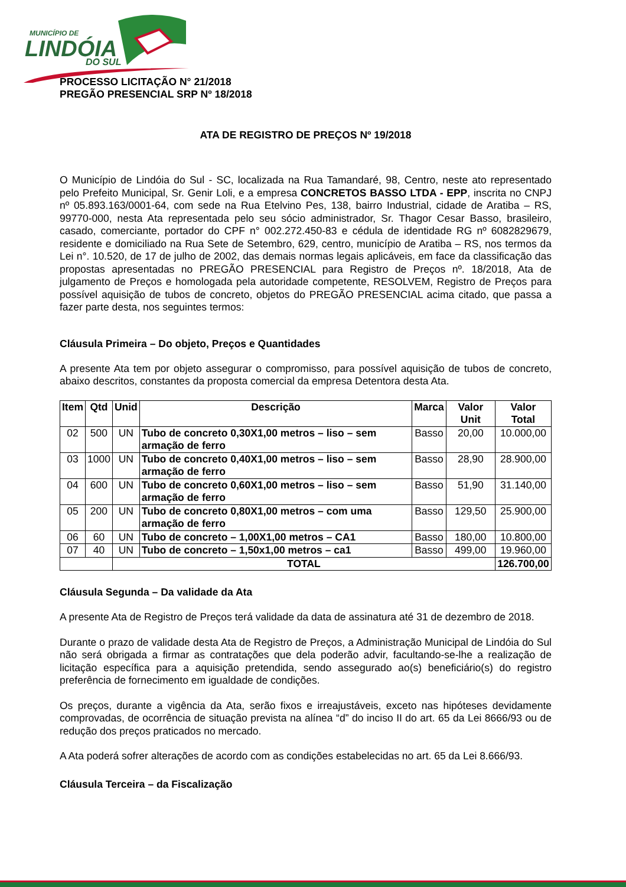MUNICÍPIO DE
LINDÓIA
DO SUL
PROCESSO LICITAÇÃO N° 21/2018
PREGÃO PRESENCIAL SRP Nº 18/2018
ATA DE REGISTRO DE PREÇOS Nº 19/2018
O Município de Lindóia do Sul - SC, localizada na Rua Tamandaré, 98, Centro, neste ato representado pelo Prefeito Municipal, Sr. Genir Loli, e a empresa CONCRETOS BASSO LTDA - EPP, inscrita no CNPJ nº 05.893.163/0001-64, com sede na Rua Etelvino Pes, 138, bairro Industrial, cidade de Aratiba – RS, 99770-000, nesta Ata representada pelo seu sócio administrador, Sr. Thagor Cesar Basso, brasileiro, casado, comerciante, portador do CPF n° 002.272.450-83 e cédula de identidade RG nº 6082829679, residente e domiciliado na Rua Sete de Setembro, 629, centro, município de Aratiba – RS, nos termos da Lei n°. 10.520, de 17 de julho de 2002, das demais normas legais aplicáveis, em face da classificação das propostas apresentadas no PREGÃO PRESENCIAL para Registro de Preços nº. 18/2018, Ata de julgamento de Preços e homologada pela autoridade competente, RESOLVEM, Registro de Preços para possível aquisição de tubos de concreto, objetos do PREGÃO PRESENCIAL acima citado, que passa a fazer parte desta, nos seguintes termos:
Cláusula Primeira – Do objeto, Preços e Quantidades
A presente Ata tem por objeto assegurar o compromisso, para possível aquisição de tubos de concreto, abaixo descritos, constantes da proposta comercial da empresa Detentora desta Ata.
| Item | Qtd | Unid | Descrição | Marca | Valor Unit | Valor Total |
| --- | --- | --- | --- | --- | --- | --- |
| 02 | 500 | UN | Tubo de concreto 0,30X1,00 metros – liso – sem armação de ferro | Basso | 20,00 | 10.000,00 |
| 03 | 1000 | UN | Tubo de concreto 0,40X1,00 metros – liso – sem armação de ferro | Basso | 28,90 | 28.900,00 |
| 04 | 600 | UN | Tubo de concreto 0,60X1,00 metros – liso – sem armação de ferro | Basso | 51,90 | 31.140,00 |
| 05 | 200 | UN | Tubo de concreto 0,80X1,00 metros – com uma armação de ferro | Basso | 129,50 | 25.900,00 |
| 06 | 60 | UN | Tubo de concreto – 1,00X1,00 metros – CA1 | Basso | 180,00 | 10.800,00 |
| 07 | 40 | UN | Tubo de concreto – 1,50x1,00 metros – ca1 | Basso | 499,00 | 19.960,00 |
| | | TOTAL | | | | 126.700,00 |
Cláusula Segunda – Da validade da Ata
A presente Ata de Registro de Preços terá validade da data de assinatura até 31 de dezembro de 2018.
Durante o prazo de validade desta Ata de Registro de Preços, a Administração Municipal de Lindóia do Sul não será obrigada a firmar as contratações que dela poderão advir, facultando-se-lhe a realização de licitação específica para a aquisição pretendida, sendo assegurado ao(s) beneficiário(s) do registro preferência de fornecimento em igualdade de condições.
Os preços, durante a vigência da Ata, serão fixos e irreajustáveis, exceto nas hipóteses devidamente comprovadas, de ocorrência de situação prevista na alínea “d” do inciso II do art. 65 da Lei 8666/93 ou de redução dos preços praticados no mercado.
A Ata poderá sofrer alterações de acordo com as condições estabelecidas no art. 65 da Lei 8.666/93.
Cláusula Terceira – da Fiscalização